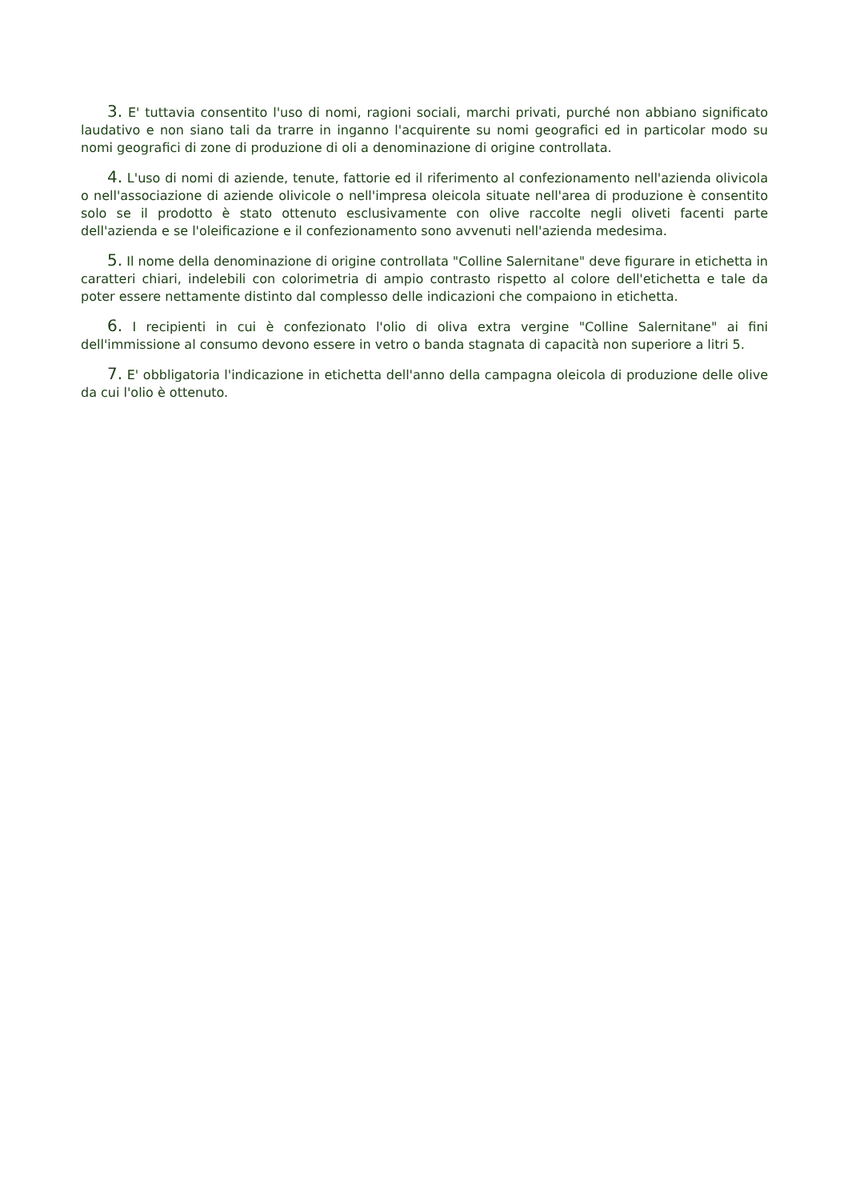3. E' tuttavia consentito l'uso di nomi, ragioni sociali, marchi privati, purché non abbiano significato laudativo e non siano tali da trarre in inganno l'acquirente su nomi geografici ed in particolar modo su nomi geografici di zone di produzione di oli a denominazione di origine controllata.
4. L'uso di nomi di aziende, tenute, fattorie ed il riferimento al confezionamento nell'azienda olivicola o nell'associazione di aziende olivicole o nell'impresa oleicola situate nell'area di produzione è consentito solo se il prodotto è stato ottenuto esclusivamente con olive raccolte negli oliveti facenti parte dell'azienda e se l'oleificazione e il confezionamento sono avvenuti nell'azienda medesima.
5. Il nome della denominazione di origine controllata "Colline Salernitane" deve figurare in etichetta in caratteri chiari, indelebili con colorimetria di ampio contrasto rispetto al colore dell'etichetta e tale da poter essere nettamente distinto dal complesso delle indicazioni che compaiono in etichetta.
6. I recipienti in cui è confezionato l'olio di oliva extra vergine "Colline Salernitane" ai fini dell'immissione al consumo devono essere in vetro o banda stagnata di capacità non superiore a litri 5.
7. E' obbligatoria l'indicazione in etichetta dell'anno della campagna oleicola di produzione delle olive da cui l'olio è ottenuto.